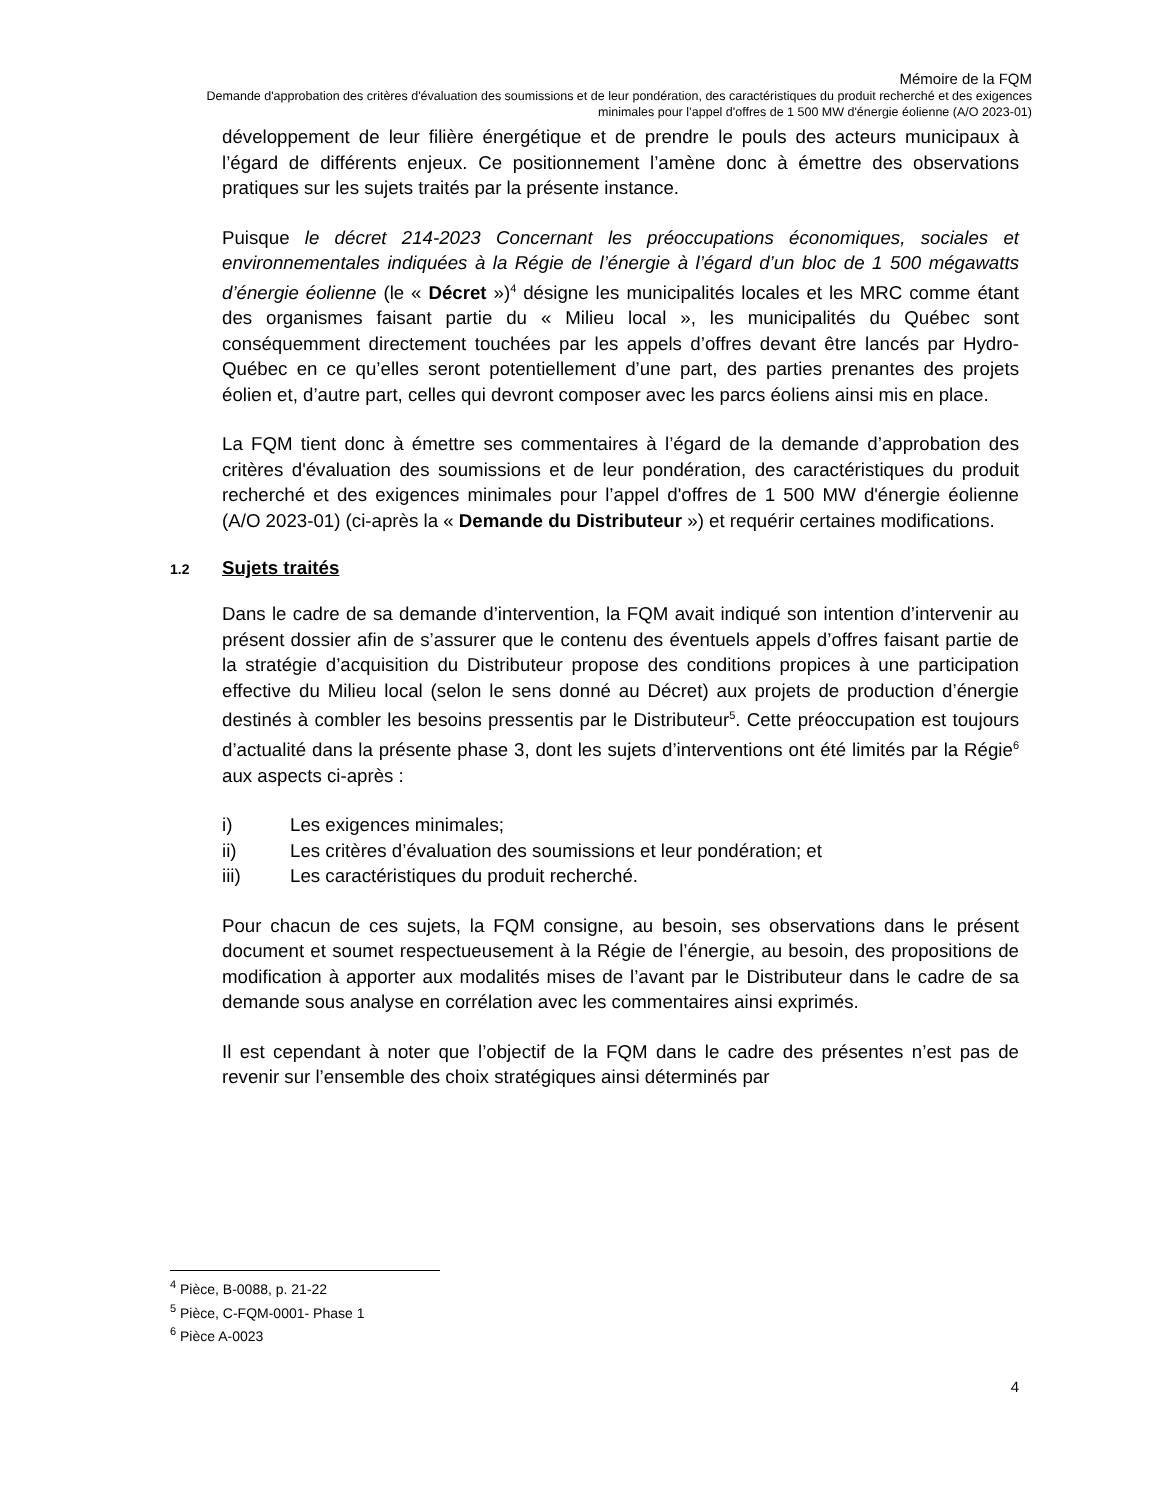Mémoire de la FQM
Demande d'approbation des critères d'évaluation des soumissions et de leur pondération, des caractéristiques du produit recherché et des exigences minimales pour l’appel d'offres de 1 500 MW d'énergie éolienne (A/O 2023-01)
développement de leur filière énergétique et de prendre le pouls des acteurs municipaux à l’égard de différents enjeux. Ce positionnement l’amène donc à émettre des observations pratiques sur les sujets traités par la présente instance.
Puisque le décret 214-2023 Concernant les préoccupations économiques, sociales et environnementales indiquées à la Régie de l’énergie à l’égard d’un bloc de 1 500 mégawatts d’énergie éolienne (le « Décret »)<sup>4</sup> désigne les municipalités locales et les MRC comme étant des organismes faisant partie du « Milieu local », les municipalités du Québec sont conséquemment directement touchées par les appels d’offres devant être lancés par Hydro-Québec en ce qu’elles seront potentiellement d’une part, des parties prenantes des projets éolien et, d’autre part, celles qui devront composer avec les parcs éoliens ainsi mis en place.
La FQM tient donc à émettre ses commentaires à l’égard de la demande d’approbation des critères d'évaluation des soumissions et de leur pondération, des caractéristiques du produit recherché et des exigences minimales pour l’appel d'offres de 1 500 MW d'énergie éolienne (A/O 2023-01) (ci-après la « Demande du Distributeur ») et requérir certaines modifications.
1.2 Sujets traités
Dans le cadre de sa demande d’intervention, la FQM avait indiqué son intention d’intervenir au présent dossier afin de s’assurer que le contenu des éventuels appels d’offres faisant partie de la stratégie d’acquisition du Distributeur propose des conditions propices à une participation effective du Milieu local (selon le sens donné au Décret) aux projets de production d’énergie destinés à combler les besoins pressentis par le Distributeur<sup>5</sup>. Cette préoccupation est toujours d’actualité dans la présente phase 3, dont les sujets d’interventions ont été limités par la Régie<sup>6</sup> aux aspects ci-après :
i) Les exigences minimales;
ii) Les critères d’évaluation des soumissions et leur pondération; et
iii) Les caractéristiques du produit recherché.
Pour chacun de ces sujets, la FQM consigne, au besoin, ses observations dans le présent document et soumet respectueusement à la Régie de l’énergie, au besoin, des propositions de modification à apporter aux modalités mises de l’avant par le Distributeur dans le cadre de sa demande sous analyse en corrélation avec les commentaires ainsi exprimés.
Il est cependant à noter que l’objectif de la FQM dans le cadre des présentes n’est pas de revenir sur l’ensemble des choix stratégiques ainsi déterminés par
<sup>4</sup> Pièce, B-0088, p. 21-22
<sup>5</sup> Pièce, C-FQM-0001- Phase 1
<sup>6</sup> Pièce A-0023
4